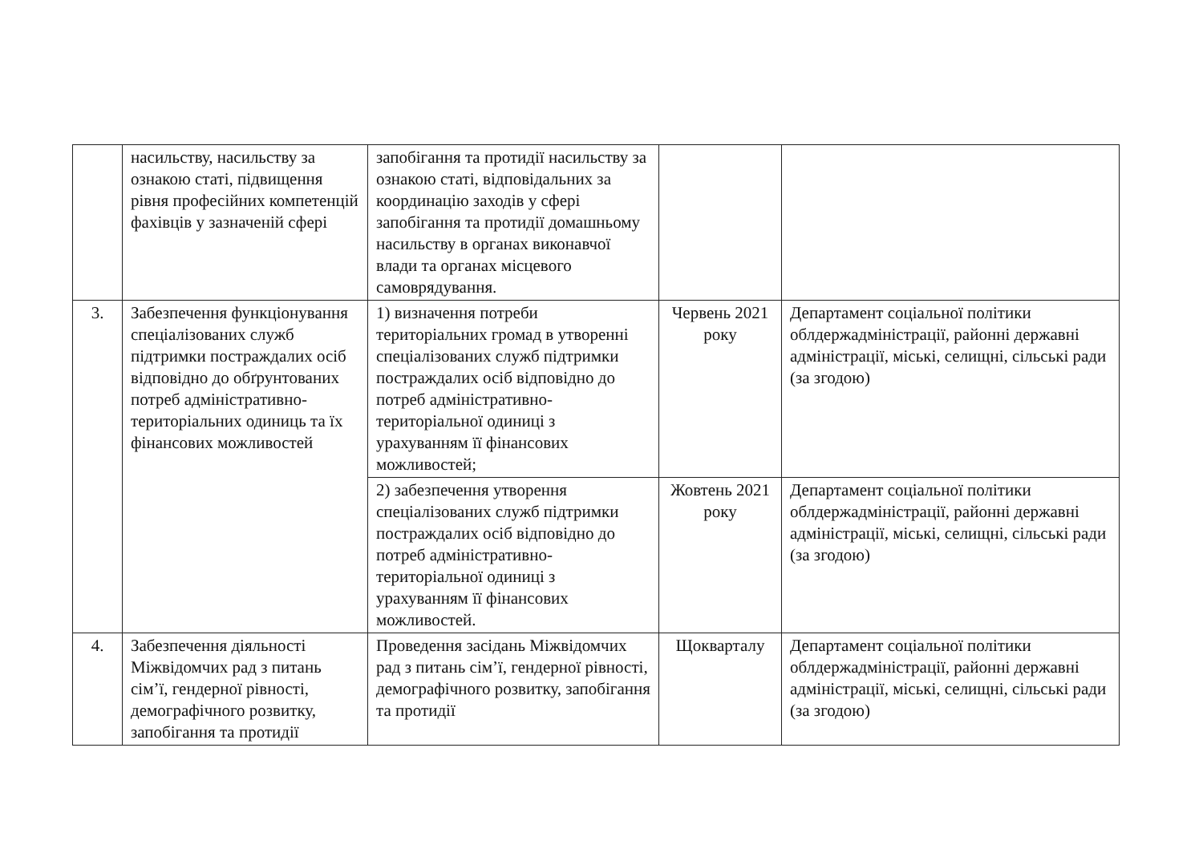| | насильству, насильству за ознакою статі, підвищення рівня професійних компетенцій фахівців у зазначеній сфері | запобігання та протидії насильству за ознакою статі, відповідальних за координацію заходів у сфері запобігання та протидії домашньому насильству в органах виконавчої влади та органах місцевого самоврядування. | | |
| 3. | Забезпечення функціонування спеціалізованих служб підтримки постраждалих осіб відповідно до обґрунтованих потреб адміністративно-територіальних одиниць та їх фінансових можливостей | 1) визначення потреби територіальних громад в утворенні спеціалізованих служб підтримки постраждалих осіб відповідно до потреб адміністративно-територіальної одиниці з урахуванням її фінансових можливостей; | Червень 2021 року | Департамент соціальної політики облдержадміністрації, районні державні адміністрації, міські, селищні, сільські ради (за згодою) |
| | | 2) забезпечення утворення спеціалізованих служб підтримки постраждалих осіб відповідно до потреб адміністративно-територіальної одиниці з урахуванням її фінансових можливостей. | Жовтень 2021 року | Департамент соціальної політики облдержадміністрації, районні державні адміністрації, міські, селищні, сільські ради (за згодою) |
| 4. | Забезпечення діяльності Міжвідомчих рад з питань сім’ї, гендерної рівності, демографічного розвитку, запобігання та протидії | Проведення засідань Міжвідомчих рад з питань сім’ї, гендерної рівності, демографічного розвитку, запобігання та протидії | Щокварталу | Департамент соціальної політики облдержадміністрації, районні державні адміністрації, міські, селищні, сільські ради (за згодою) |